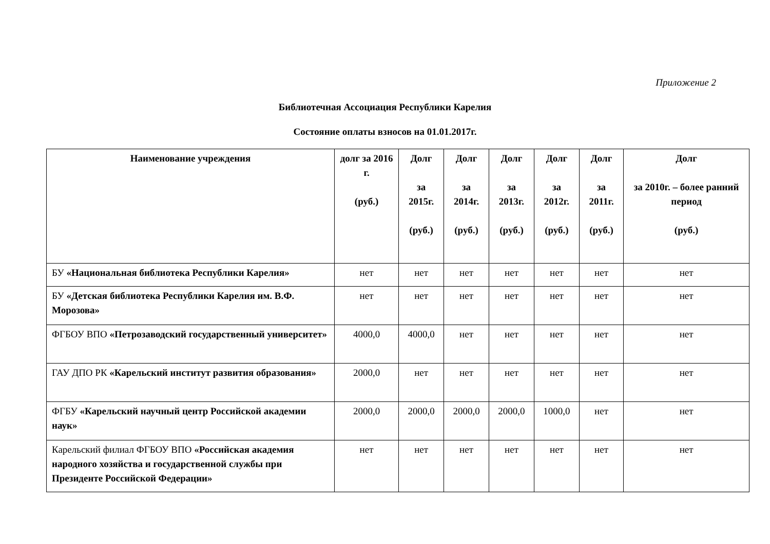Приложение 2
Библиотечная Ассоциация Республики Карелия
Состояние оплаты взносов на 01.01.2017г.
| Наименование учреждения | долг за 2016 г. (руб.) | Долг за 2015г. (руб.) | Долг за 2014г. (руб.) | Долг за 2013г. (руб.) | Долг за 2012г. (руб.) | Долг за 2011г. (руб.) | Долг за 2010г. – более ранний период (руб.) |
| --- | --- | --- | --- | --- | --- | --- | --- |
| БУ «Национальная библиотека Республики Карелия» | нет | нет | нет | нет | нет | нет | нет |
| БУ «Детская библиотека Республики Карелия им. В.Ф. Морозова» | нет | нет | нет | нет | нет | нет | нет |
| ФГБОУ ВПО «Петрозаводский государственный университет» | 4000,0 | 4000,0 | нет | нет | нет | нет | нет |
| ГАУ ДПО РК «Карельский институт развития образования» | 2000,0 | нет | нет | нет | нет | нет | нет |
| ФГБУ «Карельский научный центр Российской академии наук» | 2000,0 | 2000,0 | 2000,0 | 2000,0 | 1000,0 | нет | нет |
| Карельский филиал ФГБОУ ВПО «Российская академия народного хозяйства и государственной службы при Президенте Российской Федерации» | нет | нет | нет | нет | нет | нет | нет |